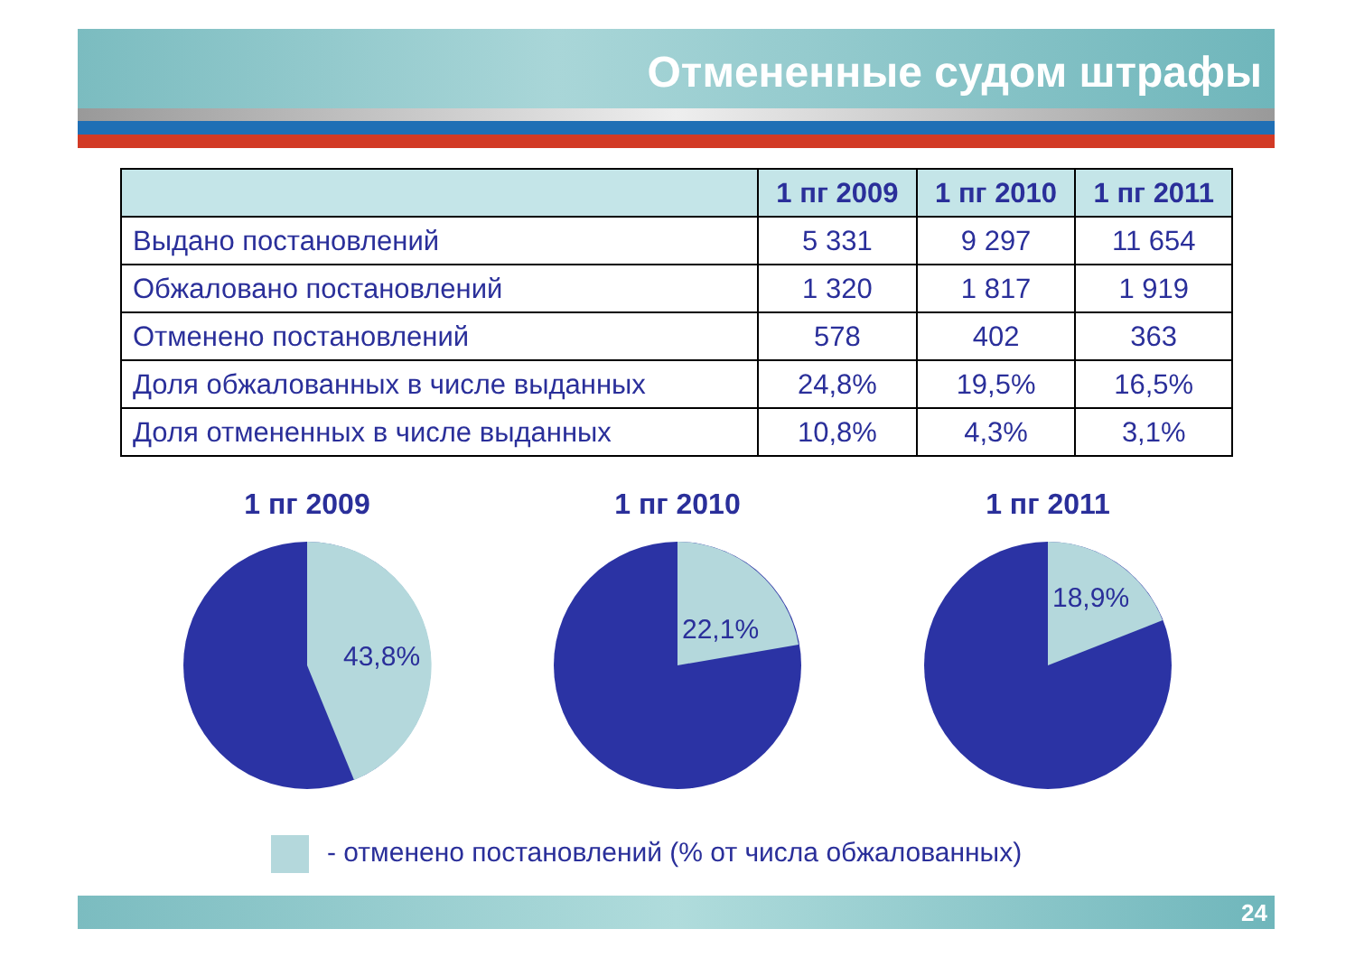Отмененные судом штрафы
| | 1 пг 2009 | 1 пг 2010 | 1 пг 2011 |
| --- | --- | --- | --- |
| Выдано постановлений | 5 331 | 9 297 | 11 654 |
| Обжаловано постановлений | 1 320 | 1 817 | 1 919 |
| Отменено постановлений | 578 | 402 | 363 |
| Доля обжалованных в числе выданных | 24,8% | 19,5% | 16,5% |
| Доля отмененных в числе выданных | 10,8% | 4,3% | 3,1% |
1 пг 2009
43,8%
1 пг 2010
22,1%
1 пг 2011
18,9%
- отменено постановлений (% от числа обжалованных)
24